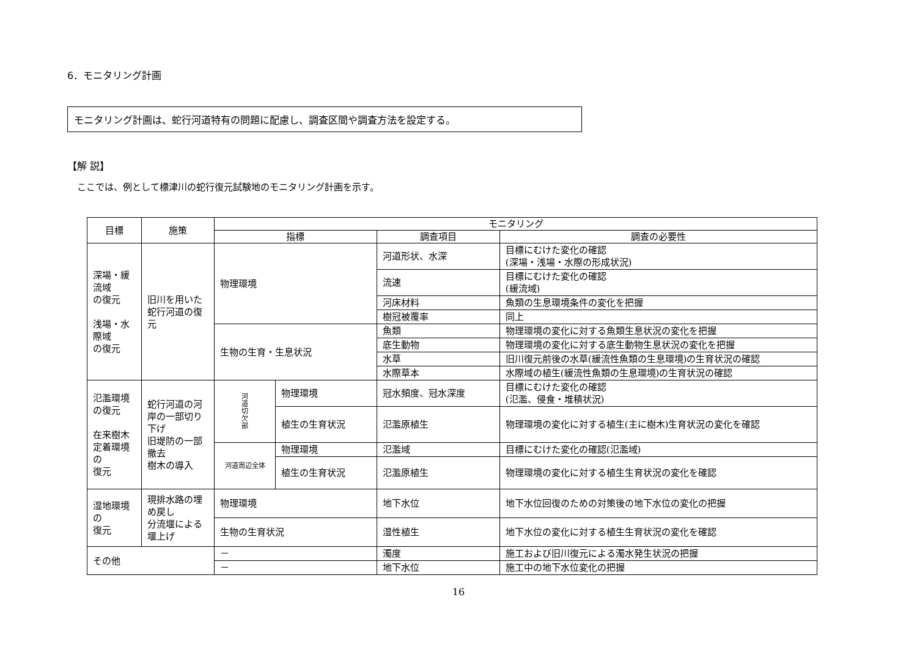6．モニタリング計画
モニタリング計画は、蛇行河道特有の問題に配慮し、調査区間や調査方法を設定する。
【解 説】
ここでは、例として標津川の蛇行復元試験地のモニタリング計画を示す。
| 目標 | 施策 | モニタリング | | | |
| --- | --- | --- | --- | --- | --- |
| | | 指標 | | 調査項目 | 調査の必要性 |
| 深場・緩流域 の復元 浅場・水際域 の復元 | 旧川を用いた蛇行河道の復元 | 物理環境 | | 河道形状、水深 | 目標にむけた変化の確認 (深場・浅場・水際の形成状況) |
| | | | | 流速 | 目標にむけた変化の確認 (緩流域) |
| | | | | 河床材料 | 魚類の生息環境条件の変化を把握 |
| | | | | 樹冠被覆率 | 同上 |
| | | 生物の生育・生息状況 | | 魚類 | 物理環境の変化に対する魚類生息状況の変化を把握 |
| | | | | 底生動物 | 物理環境の変化に対する底生動物生息状況の変化を把握 |
| | | | | 水草 | 旧川復元前後の水草(緩流性魚類の生息環境)の生育状況の確認 |
| | | | | 水際草本 | 水際域の植生(緩流性魚類の生息環境)の生育状況の確認 |
| 氾濫環境 の復元 在来樹木 定着環境の 復元 | 蛇行河道の河岸の一部切り下げ 旧堤防の一部撤去 樹木の導入 | 河 道 切 欠 部 | 物理環境 | 冠水頻度、冠水深度 | 目標にむけた変化の確認 (氾濫、侵食・堆積状況) |
| | | | 植生の生育状況 | 氾濫原植生 | 物理環境の変化に対する植生(主に樹木)生育状況の変化を確認 |
| | | 河道周辺全体 | 物理環境 | 氾濫域 | 目標にむけた変化の確認(氾濫域) |
| | | | 植生の生育状況 | 氾濫原植生 | 物理環境の変化に対する植生生育状況の変化を確認 |
| 湿地環境の 復元 | 現排水路の埋め戻し 分流堰による堰上げ | 物理環境 | | 地下水位 | 地下水位回復のための対策後の地下水位の変化の把握 |
| | | 生物の生育状況 | | 湿性植生 | 地下水位の変化に対する植生生育状況の変化を確認 |
| その他 | | － | | 濁度 | 施工および旧川復元による濁水発生状況の把握 |
| | | － | | 地下水位 | 施工中の地下水位変化の把握 |
16